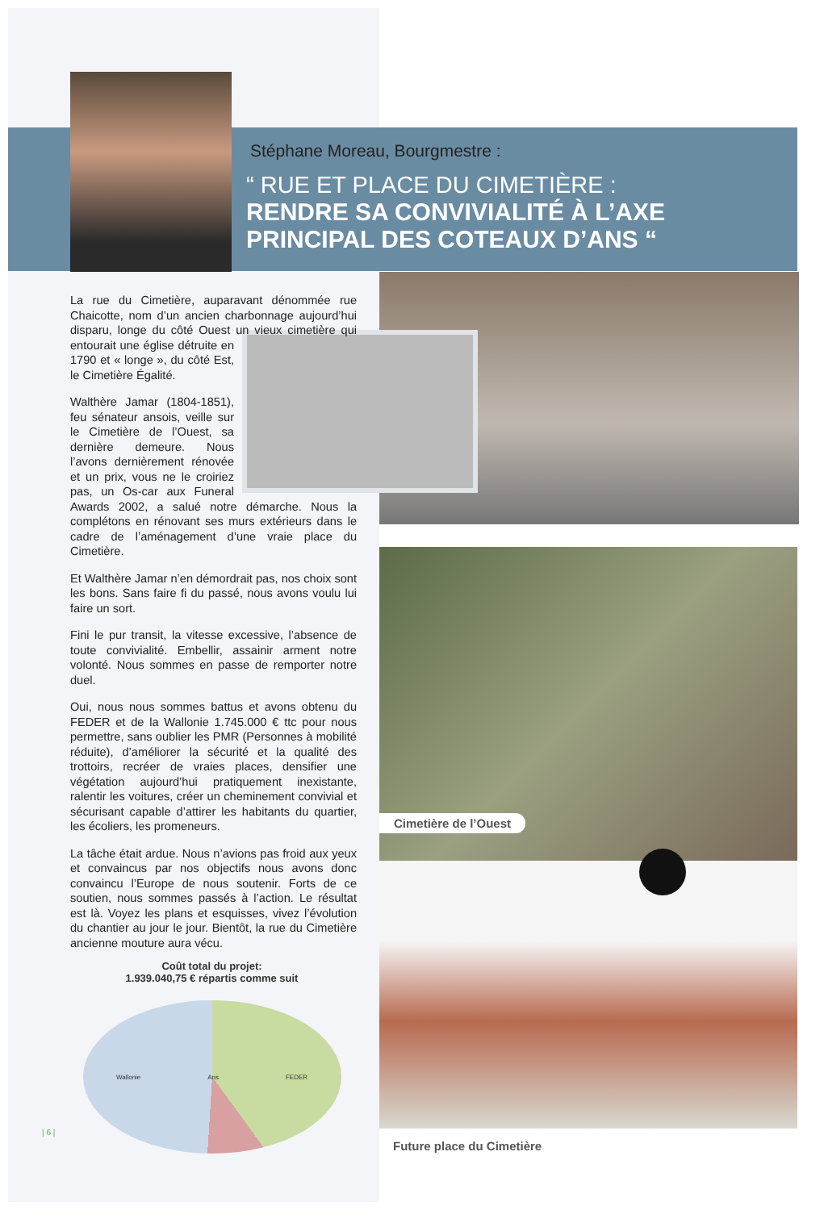Stéphane Moreau, Bourgmestre :
“ RUE ET PLACE DU CIMETIÈRE :
RENDRE SA CONVIVIALITÉ À L’AXE PRINCIPAL DES COTEAUX D’ANS “
Cimetière de l’Ouest
Future place du Cimetière
La rue du Cimetière, auparavant dénommée rue Chaicotte, nom d’un ancien charbonnage aujourd’hui disparu, longe du côté Ouest un vieux cimetière qui entourait une église détruite en 1790 et « longe », du côté Est, le Cimetière Égalité.
Walthère Jamar (1804-1851), feu sénateur ansois, veille sur le Cimetière de l’Ouest, sa dernière demeure. Nous l’avons dernièrement rénovée et un prix, vous ne le croiriez pas, un Os-car aux Funeral Awards 2002, a salué notre démarche. Nous la complétons en rénovant ses murs extérieurs dans le cadre de l’aménagement d’une vraie place du Cimetière.
Et Walthère Jamar n’en démordrait pas, nos choix sont les bons. Sans faire fi du passé, nous avons voulu lui faire un sort.
Fini le pur transit, la vitesse excessive, l’absence de toute convivialité. Embellir, assainir arment notre volonté. Nous sommes en passe de remporter notre duel.
Oui, nous nous sommes battus et avons obtenu du FEDER et de la Wallonie 1.745.000 € ttc pour nous permettre, sans oublier les PMR (Personnes à mobilité réduite), d’améliorer la sécurité et la qualité des trottoirs, recréer de vraies places, densifier une végétation aujourd’hui pratiquement inexistante, ralentir les voitures, créer un cheminement convivial et sécurisant capable d’attirer les habitants du quartier, les écoliers, les promeneurs.
La tâche était ardue. Nous n’avions pas froid aux yeux et convaincus par nos objectifs nous avons donc convaincu l’Europe de nous soutenir. Forts de ce soutien, nous sommes passés à l’action. Le résultat est là. Voyez les plans et esquisses, vivez l’évolution du chantier au jour le jour. Bientôt, la rue du Cimetière ancienne mouture aura vécu.
Coût total du projet:
1.939.040,75 € répartis comme suit
Wallonie Ans FEDER
| 6 |